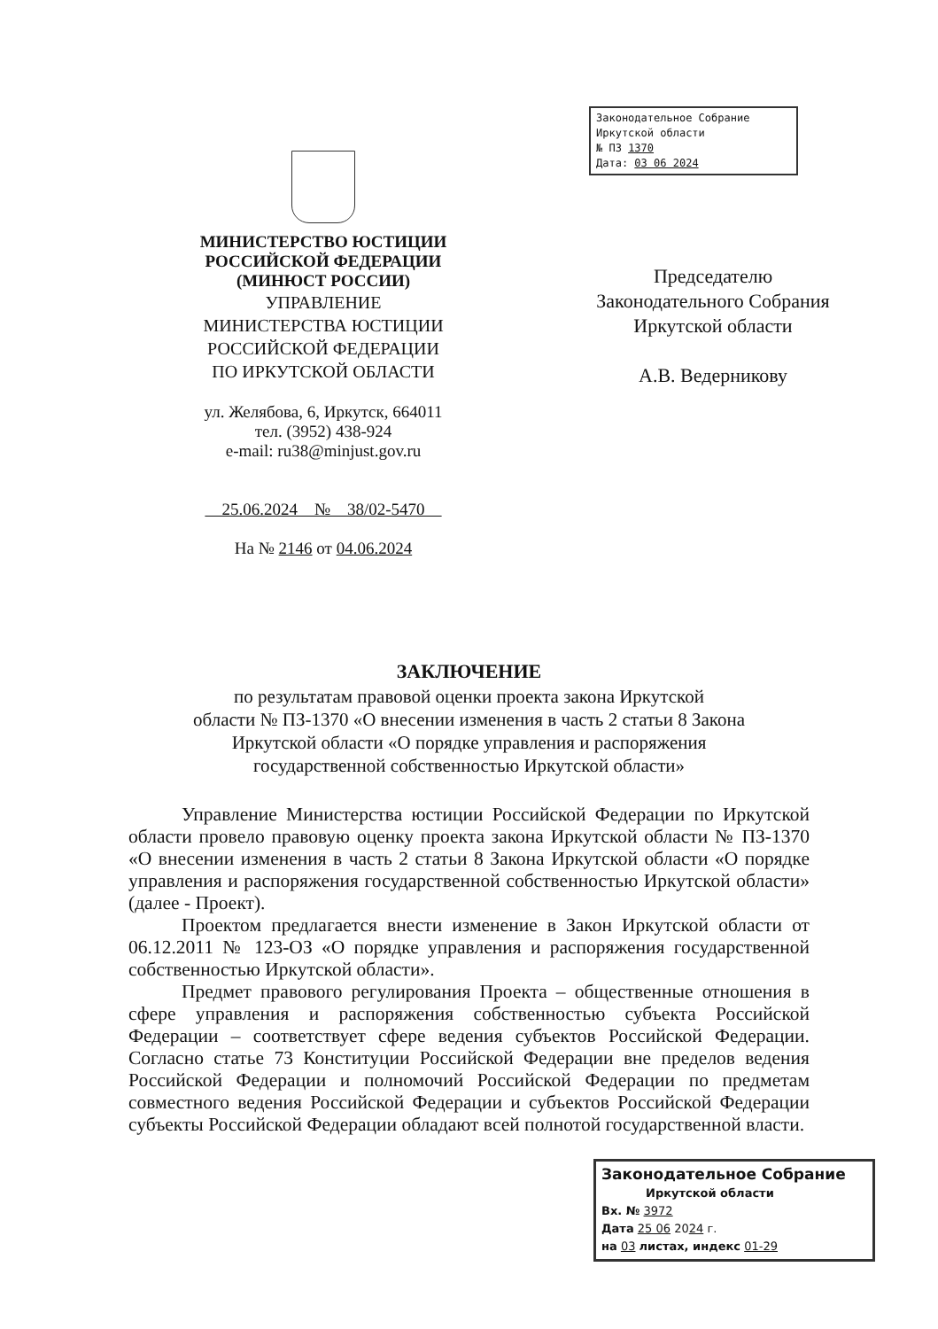МИНИСТЕРСТВО ЮСТИЦИИ
РОССИЙСКОЙ ФЕДЕРАЦИИ
(МИНЮСТ РОССИИ)
УПРАВЛЕНИЕ
МИНИСТЕРСТВА ЮСТИЦИИ
РОССИЙСКОЙ ФЕДЕРАЦИИ
ПО ИРКУТСКОЙ ОБЛАСТИ
ул. Желябова, 6, Иркутск, 664011
тел. (3952) 438-924
e-mail: ru38@minjust.gov.ru
25.06.2024 № 38/02-5470
На № 2146 от 04.06.2024
Законодательное Собрание
Иркутской области
№ ПЗ 1370
Дата: 03 06 2024
Председателю
Законодательного Собрания
Иркутской области
А.В. Ведерникову
ЗАКЛЮЧЕНИЕ
по результатам правовой оценки проекта закона Иркутской
области № ПЗ-1370 «О внесении изменения в часть 2 статьи 8 Закона
Иркутской области «О порядке управления и распоряжения
государственной собственностью Иркутской области»
Управление Министерства юстиции Российской Федерации по Иркутской области провело правовую оценку проекта закона Иркутской области № ПЗ-1370 «О внесении изменения в часть 2 статьи 8 Закона Иркутской области «О порядке управления и распоряжения государственной собственностью Иркутской области» (далее - Проект).
Проектом предлагается внести изменение в Закон Иркутской области от 06.12.2011 № 123-ОЗ «О порядке управления и распоряжения государственной собственностью Иркутской области».
Предмет правового регулирования Проекта – общественные отношения в сфере управления и распоряжения собственностью субъекта Российской Федерации – соответствует сфере ведения субъектов Российской Федерации. Согласно статье 73 Конституции Российской Федерации вне пределов ведения Российской Федерации и полномочий Российской Федерации по предметам совместного ведения Российской Федерации и субъектов Российской Федерации субъекты Российской Федерации обладают всей полнотой государственной власти.
Законодательное Собрание
Иркутской области
Вх. № 3972
Дата 25 06 2024 г.
на 03 листах, индекс 01-29